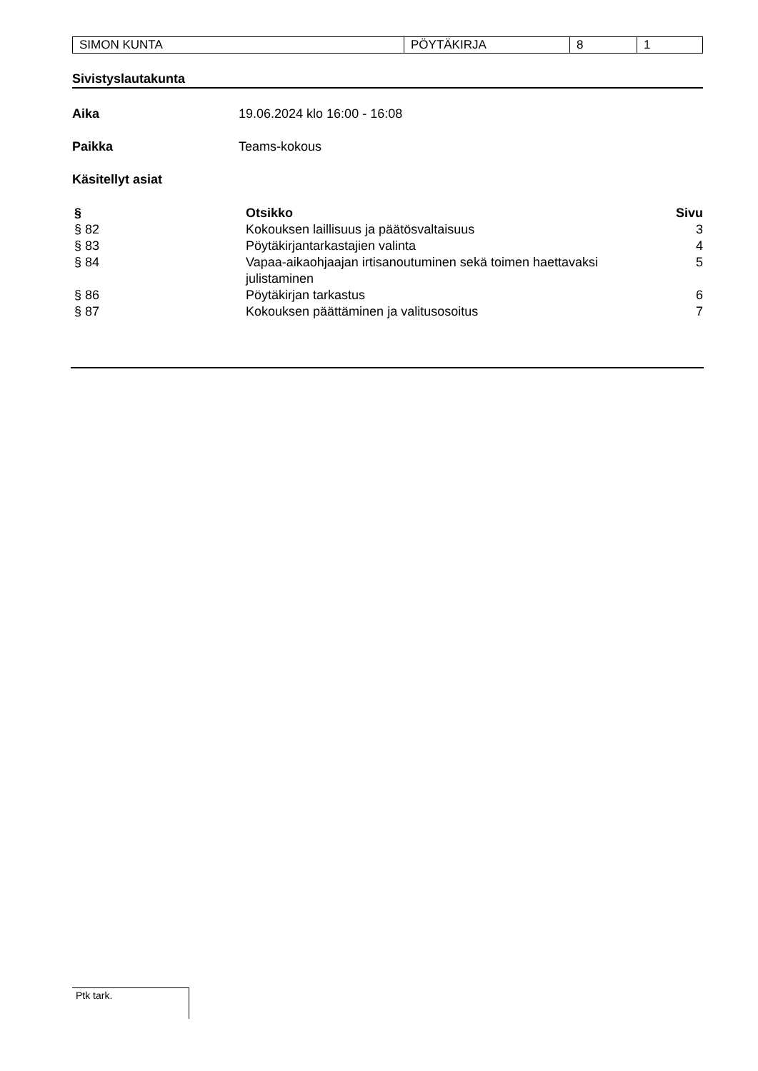| SIMON KUNTA | PÖYTÄKIRJA | 8 | 1 |
Sivistyslautakunta
Aika 19.06.2024 klo 16:00 - 16:08
Paikka Teams-kokous
Käsitellyt asiat
| § | Otsikko | Sivu |
| --- | --- | --- |
| § 82 | Kokouksen laillisuus ja päätösvaltaisuus | 3 |
| § 83 | Pöytäkirjantarkastajien valinta | 4 |
| § 84 | Vapaa-aikaohjaajan irtisanoutuminen sekä toimen haettavaksi julistaminen | 5 |
| § 86 | Pöytäkirjan tarkastus | 6 |
| § 87 | Kokouksen päättäminen ja valitusosoitus | 7 |
Ptk tark.